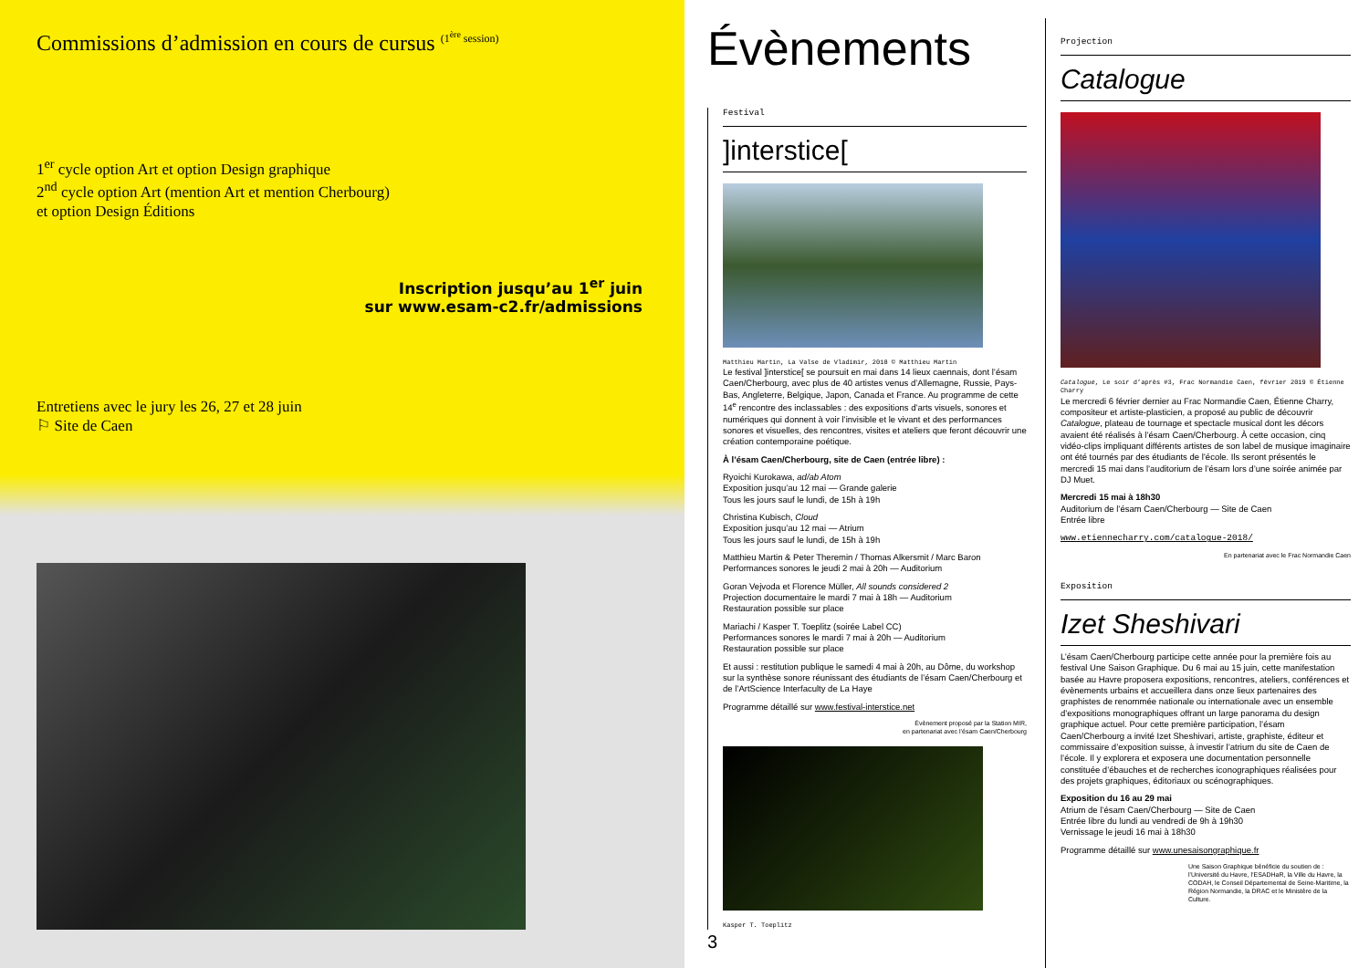Commissions d’admission en cours de cursus <sup>(1<sup>ère</sup> session)</sup>
1<sup>er</sup> cycle option Art et option Design graphique
2<sup>nd</sup> cycle option Art (mention Art et mention Cherbourg)
et option Design Éditions
Inscription jusqu’au 1<sup>er</sup> juin
sur www.esam-c2.fr/admissions
Entretiens avec le jury les 26, 27 et 28 juin
⚐ Site de Caen
Évènements
Festival
]interstice[
Matthieu Martin, La Valse de Vladimir, 2018 © Matthieu Martin
Le festival ]interstice[ se poursuit en mai dans 14 lieux caennais, dont l’ésam Caen/Cherbourg, avec plus de 40 artistes venus d’Allemagne, Russie, Pays-Bas, Angleterre, Belgique, Japon, Canada et France. Au programme de cette 14<sup>e</sup> rencontre des inclassables : des expositions d’arts visuels, sonores et numériques qui donnent à voir l’invisible et le vivant et des performances sonores et visuelles, des rencontres, visites et ateliers que feront découvrir une création contemporaine poétique.
À l’ésam Caen/Cherbourg, site de Caen (entrée libre) :
Ryoichi Kurokawa, ad/ab Atom
Exposition jusqu’au 12 mai — Grande galerie
Tous les jours sauf le lundi, de 15h à 19h
Christina Kubisch, Cloud
Exposition jusqu’au 12 mai — Atrium
Tous les jours sauf le lundi, de 15h à 19h
Matthieu Martin & Peter Theremin / Thomas Alkersmit / Marc Baron
Performances sonores le jeudi 2 mai à 20h — Auditorium
Goran Vejvoda et Florence Müller, All sounds considered 2
Projection documentaire le mardi 7 mai à 18h — Auditorium
Restauration possible sur place
Mariachi / Kasper T. Toeplitz (soirée Label CC)
Performances sonores le mardi 7 mai à 20h — Auditorium
Restauration possible sur place
Et aussi : restitution publique le samedi 4 mai à 20h, au Dôme, du workshop sur la synthèse sonore réunissant des étudiants de l’ésam Caen/Cherbourg et de l’ArtScience Interfaculty de La Haye
Programme détaillé sur www.festival-interstice.net
Évènement proposé par la Station MIR,
en partenariat avec l’ésam Caen/Cherbourg
Kasper T. Toeplitz
3
Projection
Catalogue
Catalogue, Le soir d’après #3, Frac Normandie Caen, février 2019 © Étienne Charry
Le mercredi 6 février dernier au Frac Normandie Caen, Étienne Charry, compositeur et artiste-plasticien, a proposé au public de découvrir Catalogue, plateau de tournage et spectacle musical dont les décors avaient été réalisés à l’ésam Caen/Cherbourg. À cette occasion, cinq vidéo-clips impliquant différents artistes de son label de musique imaginaire ont été tournés par des étudiants de l’école. Ils seront présentés le mercredi 15 mai dans l’auditorium de l’ésam lors d’une soirée animée par DJ Muet.
Mercredi 15 mai à 18h30
Auditorium de l’ésam Caen/Cherbourg — Site de Caen
Entrée libre
www.etiennecharry.com/catalogue-2018/
En partenariat avec le Frac Normandie Caen
Exposition
Izet Sheshivari
L’ésam Caen/Cherbourg participe cette année pour la première fois au festival Une Saison Graphique. Du 6 mai au 15 juin, cette manifestation basée au Havre proposera expositions, rencontres, ateliers, conférences et évènements urbains et accueillera dans onze lieux partenaires des graphistes de renommée nationale ou internationale avec un ensemble d’expositions monographiques offrant un large panorama du design graphique actuel. Pour cette première participation, l’ésam Caen/Cherbourg a invité Izet Sheshivari, artiste, graphiste, éditeur et commissaire d’exposition suisse, à investir l’atrium du site de Caen de l’école. Il y explorera et exposera une documentation personnelle constituée d’ébauches et de recherches iconographiques réalisées pour des projets graphiques, éditoriaux ou scénographiques.
Exposition du 16 au 29 mai
Atrium de l’ésam Caen/Cherbourg — Site de Caen
Entrée libre du lundi au vendredi de 9h à 19h30
Vernissage le jeudi 16 mai à 18h30
Programme détaillé sur www.unesaisongraphique.fr
Une Saison Graphique bénéficie du soutien de : l’Université du Havre, l’ESADHaR, la Ville du Havre, la CODAH, le Conseil Départemental de Seine-Maritime, la Région Normandie, la DRAC et le Ministère de la Culture.